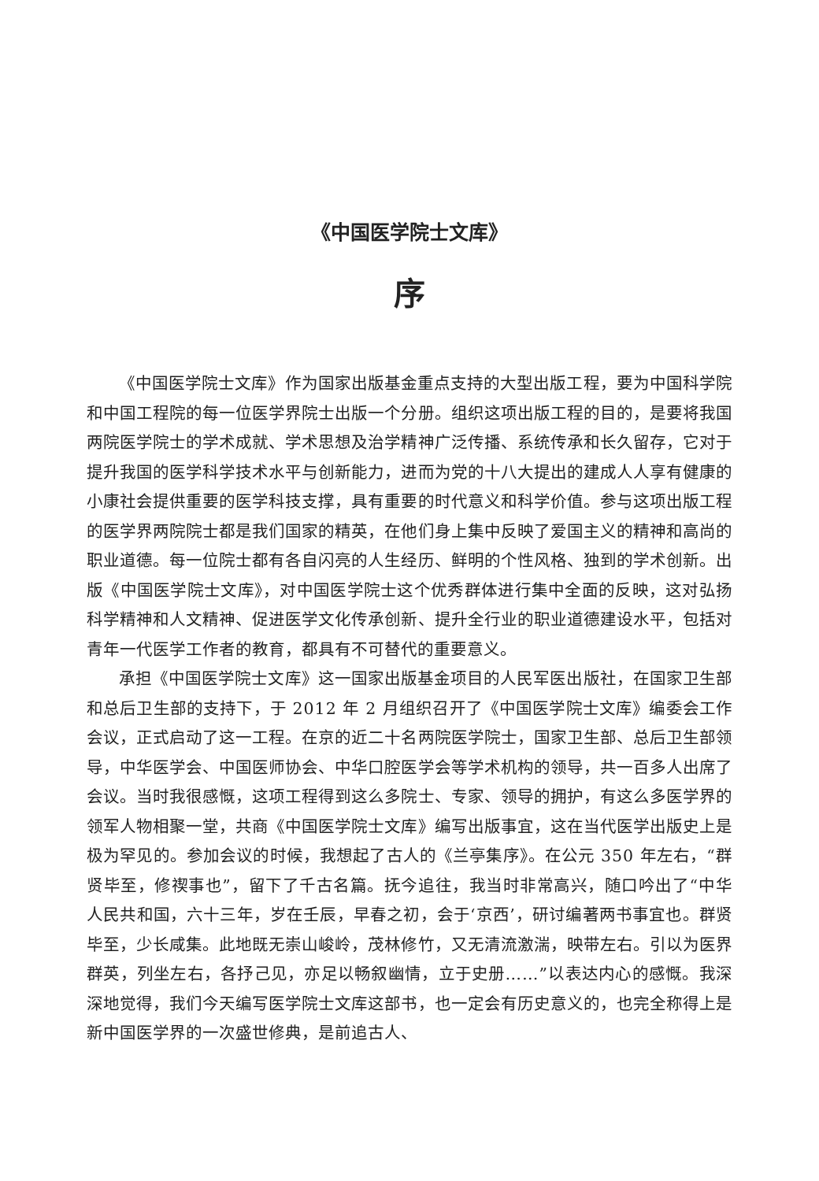《中国医学院士文库》
序
《中国医学院士文库》作为国家出版基金重点支持的大型出版工程，要为中国科学院和中国工程院的每一位医学界院士出版一个分册。组织这项出版工程的目的，是要将我国两院医学院士的学术成就、学术思想及治学精神广泛传播、系统传承和长久留存，它对于提升我国的医学科学技术水平与创新能力，进而为党的十八大提出的建成人人享有健康的小康社会提供重要的医学科技支撑，具有重要的时代意义和科学价值。参与这项出版工程的医学界两院院士都是我们国家的精英，在他们身上集中反映了爱国主义的精神和高尚的职业道德。每一位院士都有各自闪亮的人生经历、鲜明的个性风格、独到的学术创新。出版《中国医学院士文库》，对中国医学院士这个优秀群体进行集中全面的反映，这对弘扬科学精神和人文精神、促进医学文化传承创新、提升全行业的职业道德建设水平，包括对青年一代医学工作者的教育，都具有不可替代的重要意义。
承担《中国医学院士文库》这一国家出版基金项目的人民军医出版社，在国家卫生部和总后卫生部的支持下，于 2012 年 2 月组织召开了《中国医学院士文库》编委会工作会议，正式启动了这一工程。在京的近二十名两院医学院士，国家卫生部、总后卫生部领导，中华医学会、中国医师协会、中华口腔医学会等学术机构的领导，共一百多人出席了会议。当时我很感慨，这项工程得到这么多院士、专家、领导的拥护，有这么多医学界的领军人物相聚一堂，共商《中国医学院士文库》编写出版事宜，这在当代医学出版史上是极为罕见的。参加会议的时候，我想起了古人的《兰亭集序》。在公元 350 年左右，“群贤毕至，修禊事也”，留下了千古名篇。抚今追往，我当时非常高兴，随口吟出了“中华人民共和国，六十三年，岁在壬辰，早春之初，会于‘京西’，研讨编著两书事宜也。群贤毕至，少长咸集。此地既无崇山峻岭，茂林修竹，又无清流激湍，映带左右。引以为医界群英，列坐左右，各抒己见，亦足以畅叙幽情，立于史册……”以表达内心的感慨。我深深地觉得，我们今天编写医学院士文库这部书，也一定会有历史意义的，也完全称得上是新中国医学界的一次盛世修典，是前追古人、